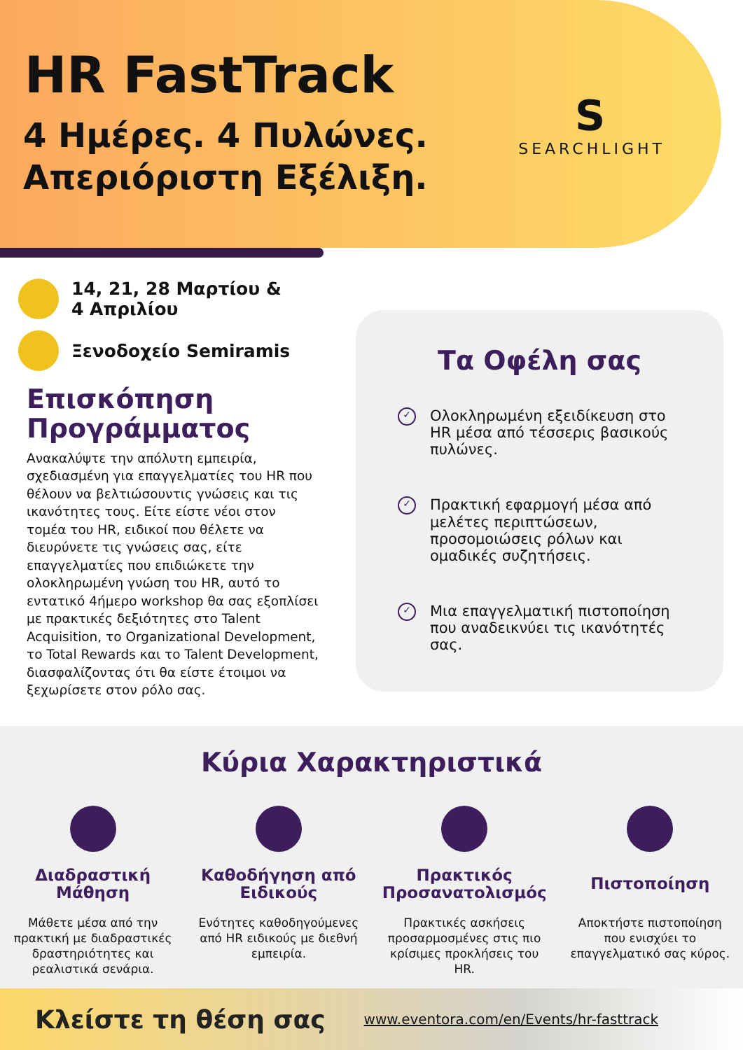HR FastTrack
4 Ημέρες. 4 Πυλώνες.
Απεριόριστη Εξέλιξη.
S
SEARCHLIGHT
14, 21, 28 Μαρτίου &
4 Απριλίου
Ξενοδοχείο Semiramis
Επισκόπηση Προγράμματος
Ανακαλύψτε την απόλυτη εμπειρία, σχεδιασμένη για επαγγελματίες του HR που θέλουν να βελτιώσουντις γνώσεις και τις ικανότητες τους. Είτε είστε νέοι στον τομέα του HR, ειδικοί που θέλετε να διευρύνετε τις γνώσεις σας, είτε επαγγελματίες που επιδιώκετε την ολοκληρωμένη γνώση του HR, αυτό το εντατικό 4ήμερο workshop θα σας εξοπλίσει με πρακτικές δεξιότητες στο Talent Acquisition, το Organizational Development, το Total Rewards και το Talent Development, διασφαλίζοντας ότι θα είστε έτοιμοι να ξεχωρίσετε στον ρόλο σας.
Τα Οφέλη σας
✓
Ολοκληρωμένη εξειδίκευση στο HR μέσα από τέσσερις βασικούς πυλώνες.
✓
Πρακτική εφαρμογή μέσα από μελέτες περιπτώσεων, προσομοιώσεις ρόλων και ομαδικές συζητήσεις.
✓
Μια επαγγελματική πιστοποίηση που αναδεικνύει τις ικανότητές σας.
Κύρια Χαρακτηριστικά
Διαδραστική Μάθηση
Μάθετε μέσα από την πρακτική με διαδραστικές δραστηριότητες και ρεαλιστικά σενάρια.
Καθοδήγηση από Ειδικούς
Ενότητες καθοδηγούμενες από HR ειδικούς με διεθνή εμπειρία.
Πρακτικός Προσανατολισμός
Πρακτικές ασκήσεις προσαρμοσμένες στις πιο κρίσιμες προκλήσεις του HR.
Πιστοποίηση
Αποκτήστε πιστοποίηση που ενισχύει το επαγγελματικό σας κύρος.
Κλείστε τη θέση σας www.eventora.com/en/Events/hr-fasttrack